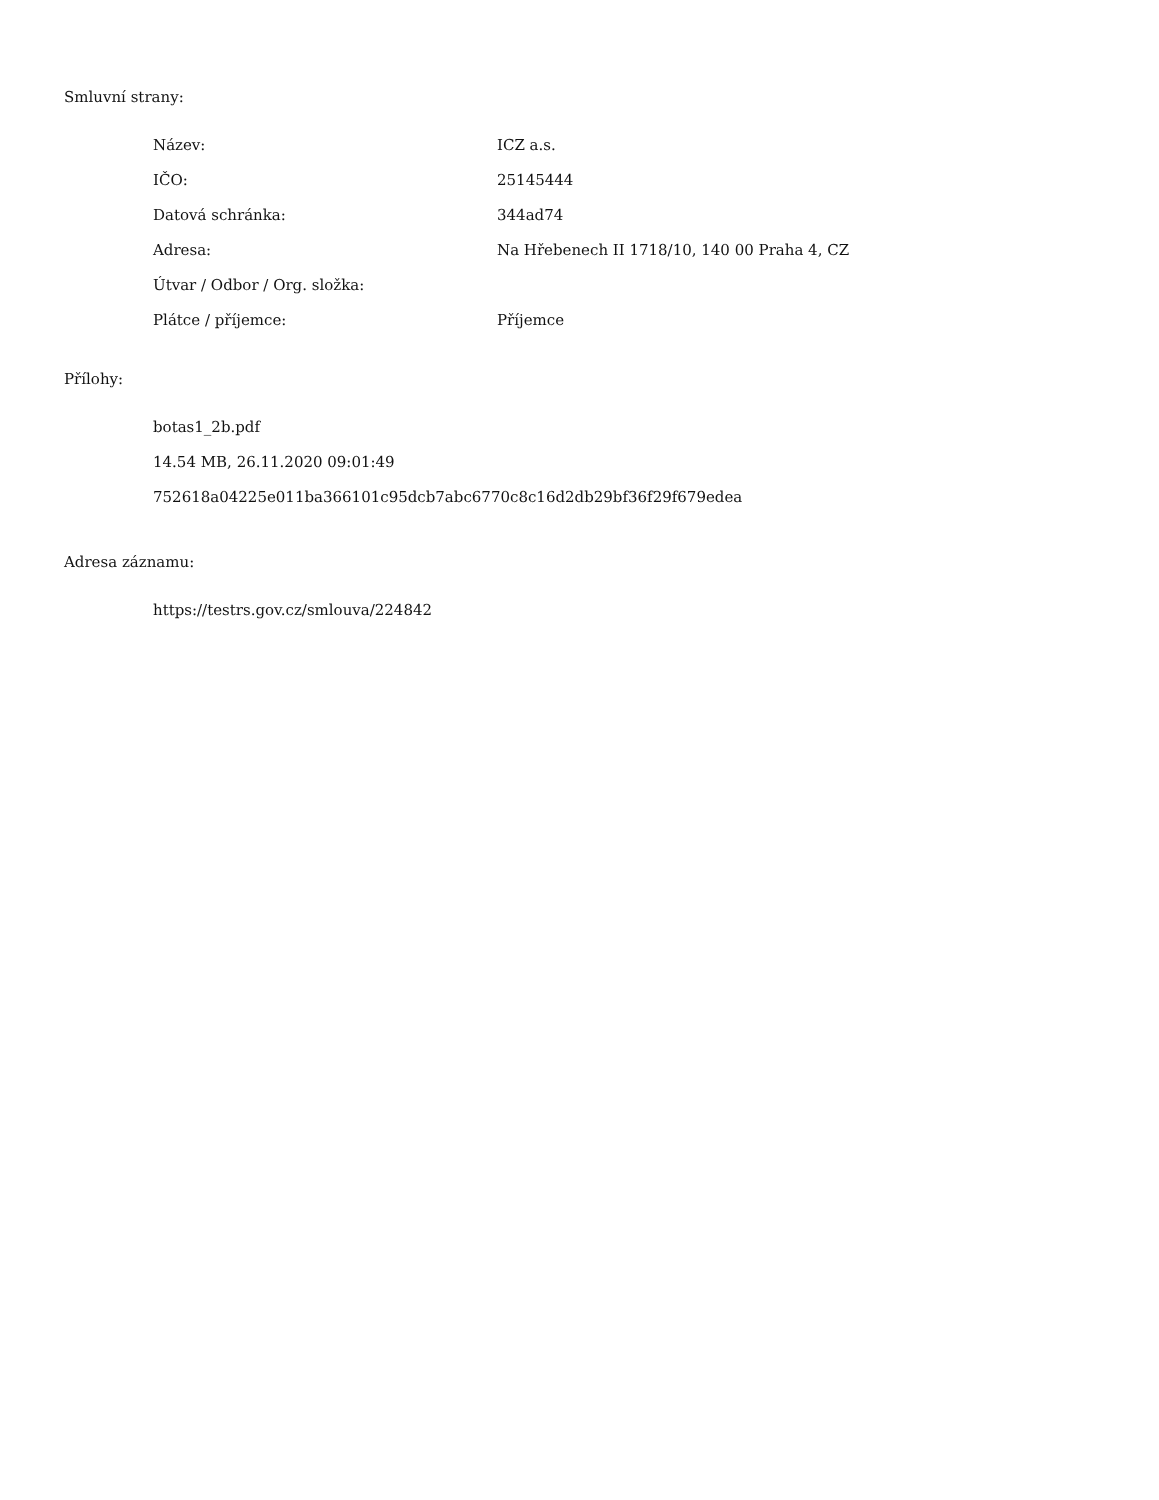Smluvní strany:
| Název: | ICZ a.s. |
| IČO: | 25145444 |
| Datová schránka: | 344ad74 |
| Adresa: | Na Hřebenech II 1718/10, 140 00 Praha 4, CZ |
| Útvar / Odbor / Org. složka: | |
| Plátce / příjemce: | Příjemce |
Přílohy:
botas1_2b.pdf
14.54 MB, 26.11.2020 09:01:49
752618a04225e011ba366101c95dcb7abc6770c8c16d2db29bf36f29f679edea
Adresa záznamu:
https://testrs.gov.cz/smlouva/224842